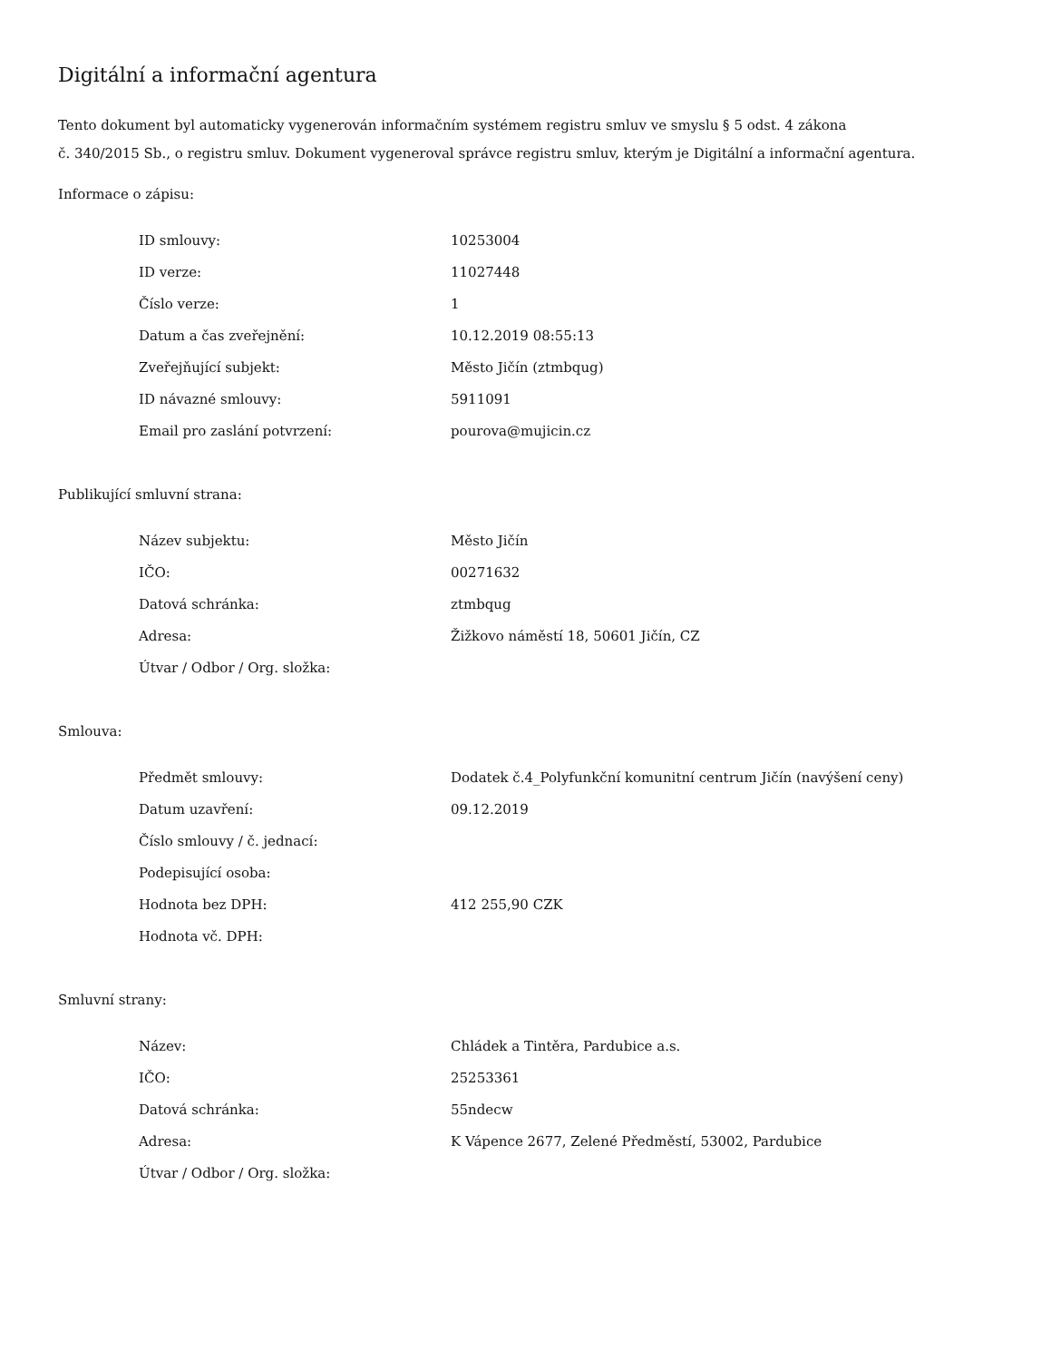Digitální a informační agentura
Tento dokument byl automaticky vygenerován informačním systémem registru smluv ve smyslu § 5 odst. 4 zákona
č. 340/2015 Sb., o registru smluv. Dokument vygeneroval správce registru smluv, kterým je Digitální a informační agentura.
Informace o zápisu:
| ID smlouvy: | 10253004 |
| ID verze: | 11027448 |
| Číslo verze: | 1 |
| Datum a čas zveřejnění: | 10.12.2019 08:55:13 |
| Zveřejňující subjekt: | Město Jičín (ztmbqug) |
| ID návazné smlouvy: | 5911091 |
| Email pro zaslání potvrzení: | pourova@mujicin.cz |
Publikující smluvní strana:
| Název subjektu: | Město Jičín |
| IČO: | 00271632 |
| Datová schránka: | ztmbqug |
| Adresa: | Žižkovo náměstí 18, 50601 Jičín, CZ |
| Útvar / Odbor / Org. složka: | |
Smlouva:
| Předmět smlouvy: | Dodatek č.4_Polyfunkční komunitní centrum Jičín (navýšení ceny) |
| Datum uzavření: | 09.12.2019 |
| Číslo smlouvy / č. jednací: | |
| Podepisující osoba: | |
| Hodnota bez DPH: | 412 255,90 CZK |
| Hodnota vč. DPH: | |
Smluvní strany:
| Název: | Chládek a Tintěra, Pardubice a.s. |
| IČO: | 25253361 |
| Datová schránka: | 55ndecw |
| Adresa: | K Vápence 2677, Zelené Předměstí, 53002, Pardubice |
| Útvar / Odbor / Org. složka: | |